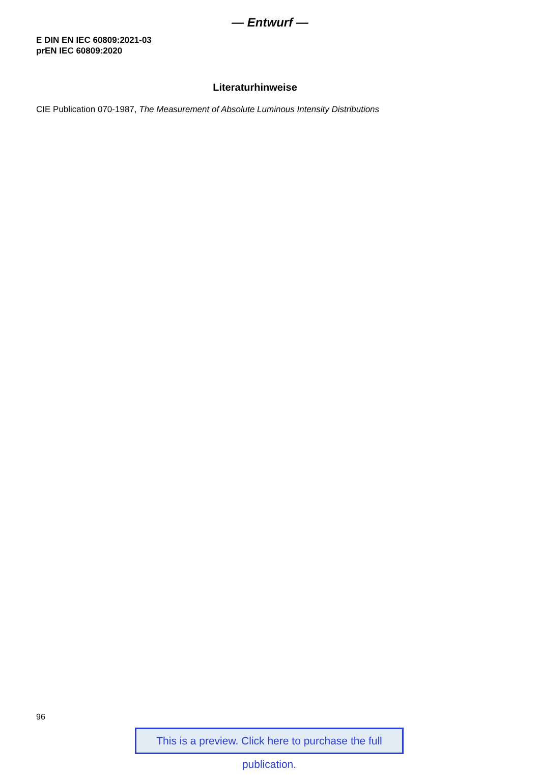— Entwurf —
E DIN EN IEC 60809:2021-03
prEN IEC 60809:2020
Literaturhinweise
CIE Publication 070-1987, The Measurement of Absolute Luminous Intensity Distributions
96
This is a preview. Click here to purchase the full publication.